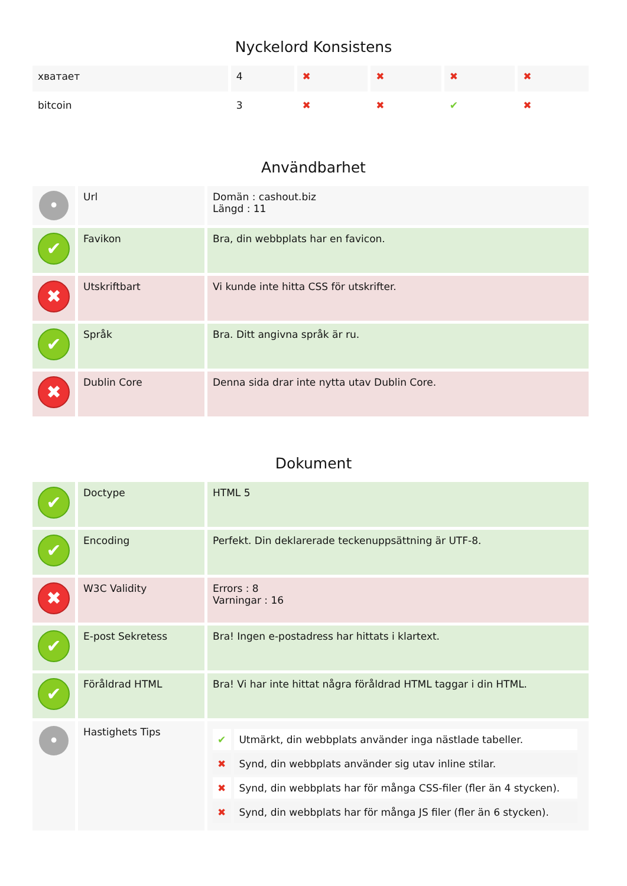Nyckelord Konsistens
| хватает | 4 | ✖ | ✖ | ✖ | ✖ |
| bitcoin | 3 | ✖ | ✖ | ✔ | ✖ |
Användbarhet
| • | Url | Domän : cashout.biz Längd : 11 |
| ✔ | Favikon | Bra, din webbplats har en favicon. |
| ✖ | Utskriftbart | Vi kunde inte hitta CSS för utskrifter. |
| ✔ | Språk | Bra. Ditt angivna språk är ru. |
| ✖ | Dublin Core | Denna sida drar inte nytta utav Dublin Core. |
Dokument
| ✔ | Doctype | HTML 5 |
| ✔ | Encoding | Perfekt. Din deklarerade teckenuppsättning är UTF-8. |
| ✖ | W3C Validity | Errors : 8 Varningar : 16 |
| ✔ | E-post Sekretess | Bra! Ingen e-postadress har hittats i klartext. |
| ✔ | Föråldrad HTML | Bra! Vi har inte hittat några föråldrad HTML taggar i din HTML. |
| • | Hastighets Tips | / ✔ / Utmärkt, din webbplats använder inga nästlade tabeller. / / ✖ / Synd, din webbplats använder sig utav inline stilar. / / ✖ / Synd, din webbplats har för många CSS-filer (fler än 4 stycken). / / ✖ / Synd, din webbplats har för många JS filer (fler än 6 stycken). / |